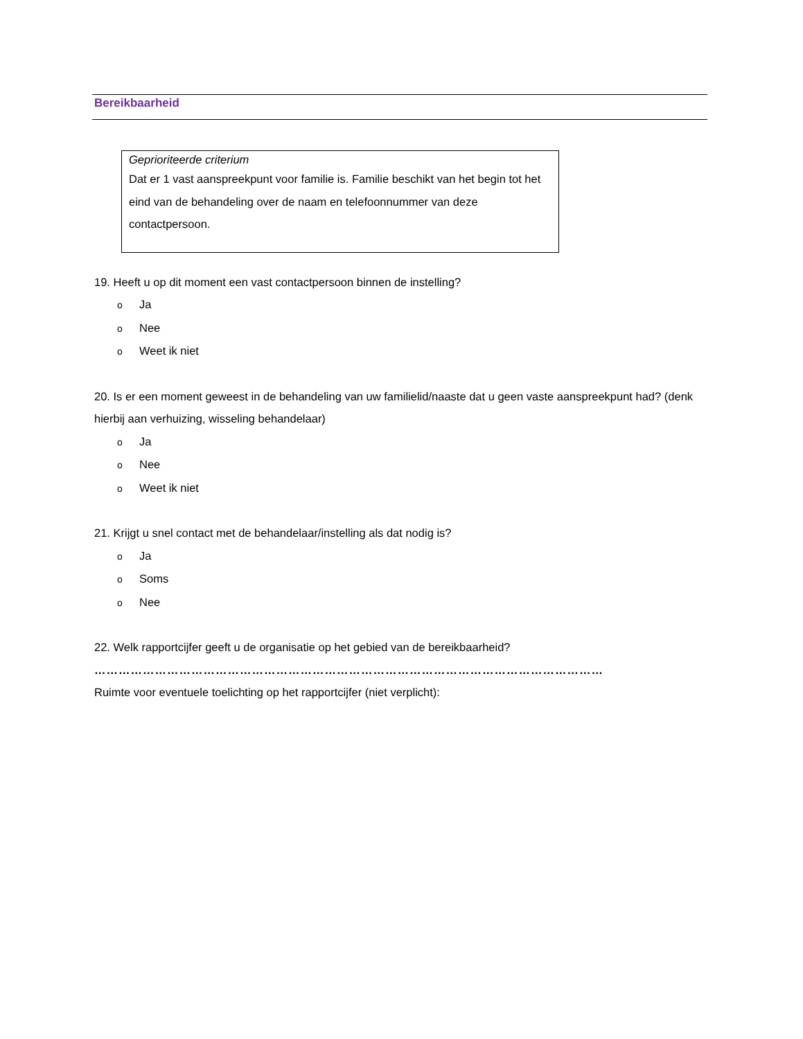Bereikbaarheid
Geprioriteerde criterium
Dat er 1 vast aanspreekpunt voor familie is. Familie beschikt van het begin tot het eind van de behandeling over de naam en telefoonnummer van deze contactpersoon.
19. Heeft u op dit moment een vast contactpersoon binnen de instelling?
o Ja
o Nee
o Weet ik niet
20. Is er een moment geweest in de behandeling van uw familielid/naaste dat u geen vaste aanspreekpunt had? (denk hierbij aan verhuizing, wisseling behandelaar)
o Ja
o Nee
o Weet ik niet
21. Krijgt u snel contact met de behandelaar/instelling als dat nodig is?
o Ja
o Soms
o Nee
22. Welk rapportcijfer geeft u de organisatie op het gebied van de bereikbaarheid?
……………………………………………………………………………………………………………………
Ruimte voor eventuele toelichting op het rapportcijfer (niet verplicht):